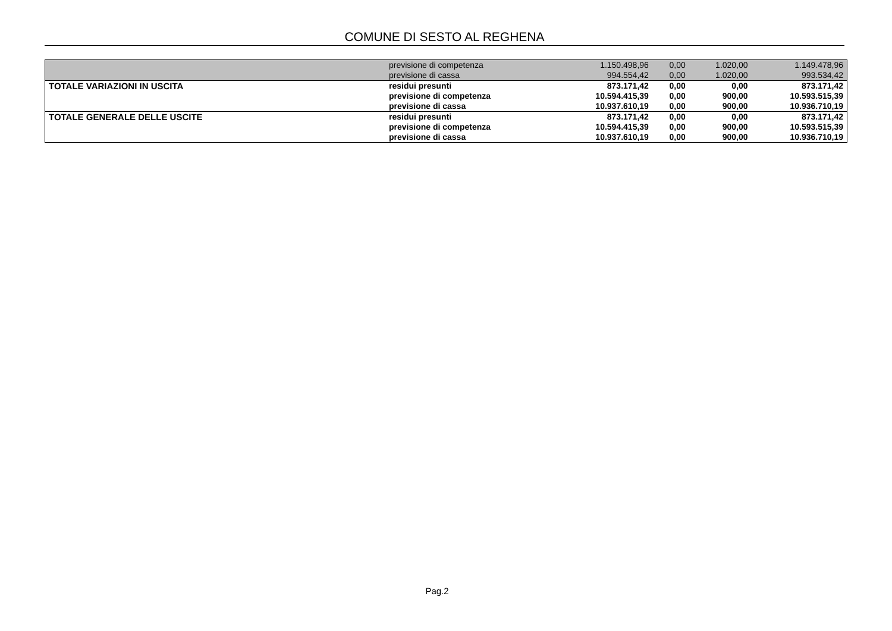COMUNE DI SESTO AL REGHENA
| | previsione di competenza | 1.150.498,96 | 0,00 | 1.020,00 | 1.149.478,96 |
| | previsione di cassa | 994.554,42 | 0,00 | 1.020,00 | 993.534,42 |
| TOTALE VARIAZIONI IN USCITA | residui presunti | 873.171,42 | 0,00 | 0,00 | 873.171,42 |
| | previsione di competenza | 10.594.415,39 | 0,00 | 900,00 | 10.593.515,39 |
| | previsione di cassa | 10.937.610,19 | 0,00 | 900,00 | 10.936.710,19 |
| TOTALE GENERALE DELLE USCITE | residui presunti | 873.171,42 | 0,00 | 0,00 | 873.171,42 |
| | previsione di competenza | 10.594.415,39 | 0,00 | 900,00 | 10.593.515,39 |
| | previsione di cassa | 10.937.610,19 | 0,00 | 900,00 | 10.936.710,19 |
Pag.2